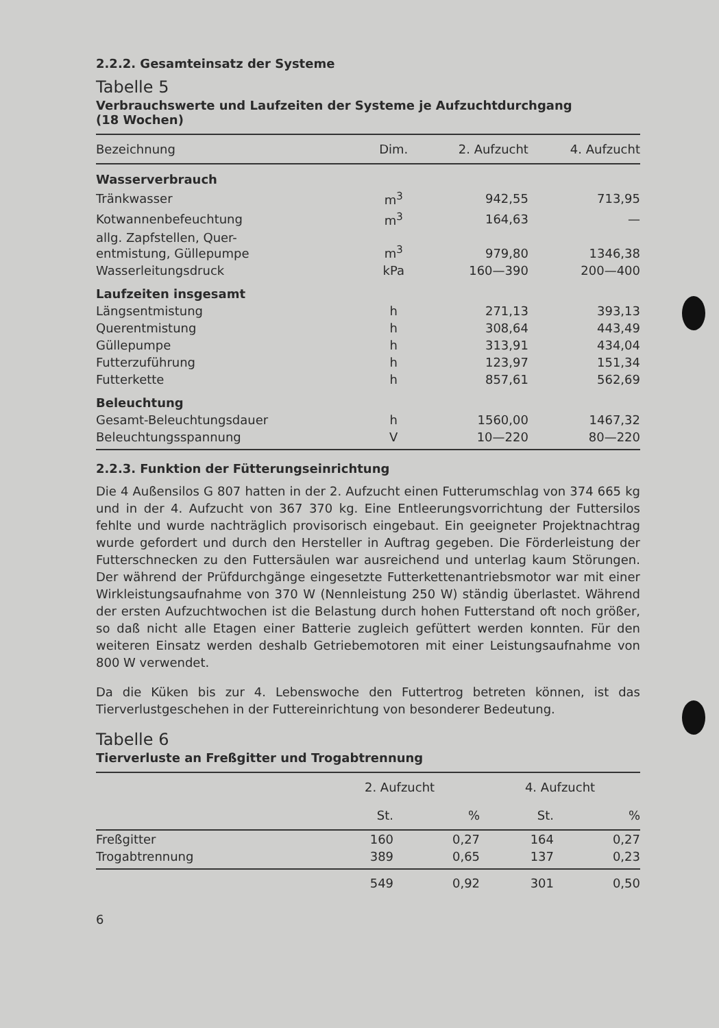2.2.2. Gesamteinsatz der Systeme
Tabelle 5
Verbrauchswerte und Laufzeiten der Systeme je Aufzuchtdurchgang
(18 Wochen)
| Bezeichnung | Dim. | 2. Aufzucht | 4. Aufzucht |
| --- | --- | --- | --- |
| Wasserverbrauch | | | |
| Tränkwasser | m<sup>3</sup> | 942,55 | 713,95 |
| Kotwannenbefeuchtung | m<sup>3</sup> | 164,63 | — |
| allg. Zapfstellen, Quer- entmistung, Güllepumpe | m<sup>3</sup> | 979,80 | 1346,38 |
| Wasserleitungsdruck | kPa | 160—390 | 200—400 |
| Laufzeiten insgesamt | | | |
| Längsentmistung | h | 271,13 | 393,13 |
| Querentmistung | h | 308,64 | 443,49 |
| Güllepumpe | h | 313,91 | 434,04 |
| Futterzuführung | h | 123,97 | 151,34 |
| Futterkette | h | 857,61 | 562,69 |
| Beleuchtung | | | |
| Gesamt-Beleuchtungsdauer | h | 1560,00 | 1467,32 |
| Beleuchtungsspannung | V | 10—220 | 80—220 |
2.2.3. Funktion der Fütterungseinrichtung
Die 4 Außensilos G 807 hatten in der 2. Aufzucht einen Futterumschlag von 374 665 kg und in der 4. Aufzucht von 367 370 kg. Eine Entleerungsvorrichtung der Futtersilos fehlte und wurde nachträglich provisorisch eingebaut. Ein geeigneter Projektnachtrag wurde gefordert und durch den Hersteller in Auftrag gegeben. Die Förderleistung der Futterschnecken zu den Futtersäulen war ausreichend und unterlag kaum Störungen. Der während der Prüfdurchgänge eingesetzte Futterkettenantriebsmotor war mit einer Wirkleistungsaufnahme von 370 W (Nennleistung 250 W) ständig überlastet. Während der ersten Aufzuchtwochen ist die Belastung durch hohen Futterstand oft noch größer, so daß nicht alle Etagen einer Batterie zugleich gefüttert werden konnten. Für den weiteren Einsatz werden deshalb Getriebemotoren mit einer Leistungsaufnahme von 800 W verwendet.
Da die Küken bis zur 4. Lebenswoche den Futtertrog betreten können, ist das Tierverlustgeschehen in der Futtereinrichtung von besonderer Bedeutung.
Tabelle 6
Tierverluste an Freßgitter und Trogabtrennung
| | 2. Aufzucht | | 4. Aufzucht | |
| --- | --- | --- | --- | --- |
| | St. | % | St. | % |
| Freßgitter | 160 | 0,27 | 164 | 0,27 |
| Trogabtrennung | 389 | 0,65 | 137 | 0,23 |
| | 549 | 0,92 | 301 | 0,50 |
6